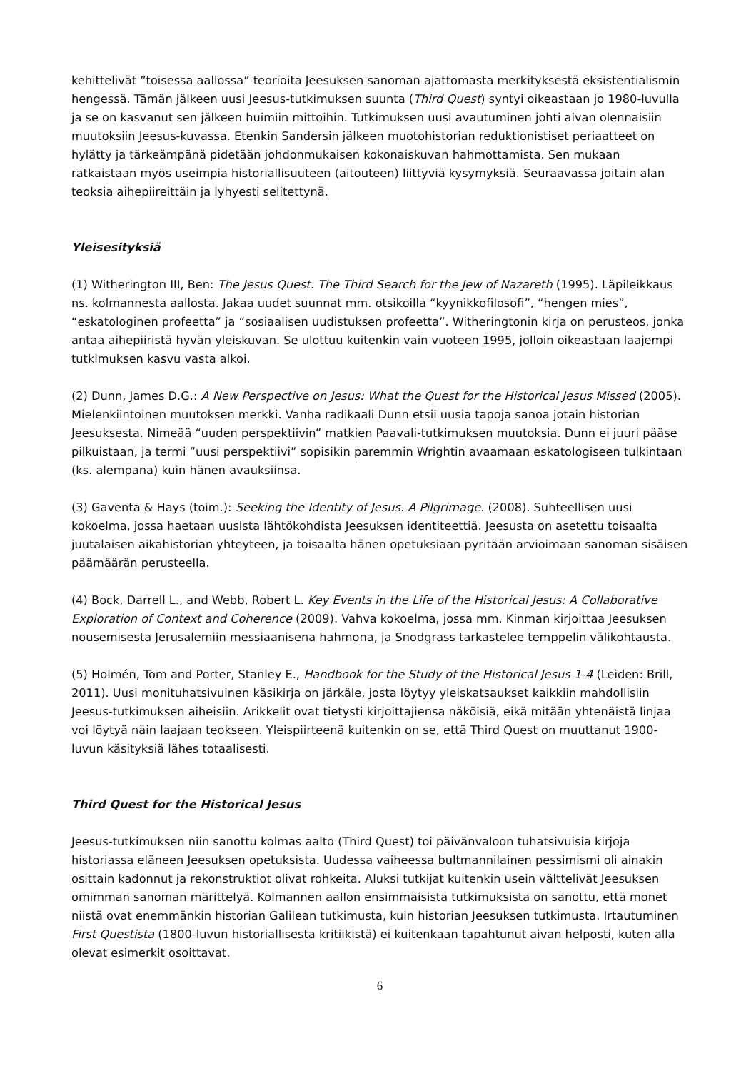kehittelivät ”toisessa aallossa” teorioita Jeesuksen sanoman ajattomasta merkityksestä eksistentialismin hengessä. Tämän jälkeen uusi Jeesus-tutkimuksen suunta (Third Quest) syntyi oikeastaan jo 1980-luvulla ja se on kasvanut sen jälkeen huimiin mittoihin. Tutkimuksen uusi avautuminen johti aivan olennaisiin muutoksiin Jeesus-kuvassa. Etenkin Sandersin jälkeen muotohistorian reduktionistiset periaatteet on hylätty ja tärkeämpänä pidetään johdonmukaisen kokonaiskuvan hahmottamista. Sen mukaan ratkaistaan myös useimpia historiallisuuteen (aitouteen) liittyviä kysymyksiä. Seuraavassa joitain alan teoksia aihepiireittäin ja lyhyesti selitettynä.
Yleisesityksiä
(1) Witherington III, Ben: The Jesus Quest. The Third Search for the Jew of Nazareth (1995). Läpileikkaus ns. kolmannesta aallosta. Jakaa uudet suunnat mm. otsikoilla “kyynikkofilosofi”, “hengen mies”, “eskatologinen profeetta” ja “sosiaalisen uudistuksen profeetta”. Witheringtonin kirja on perusteos, jonka antaa aihepiiristä hyvän yleiskuvan. Se ulottuu kuitenkin vain vuoteen 1995, jolloin oikeastaan laajempi tutkimuksen kasvu vasta alkoi.
(2) Dunn, James D.G.: A New Perspective on Jesus: What the Quest for the Historical Jesus Missed (2005). Mielenkiintoinen muutoksen merkki. Vanha radikaali Dunn etsii uusia tapoja sanoa jotain historian Jeesuksesta. Nimeää “uuden perspektiivin” matkien Paavali-tutkimuksen muutoksia. Dunn ei juuri pääse pilkuistaan, ja termi ”uusi perspektiivi” sopisikin paremmin Wrightin avaamaan eskatologiseen tulkintaan (ks. alempana) kuin hänen avauksiinsa.
(3) Gaventa & Hays (toim.): Seeking the Identity of Jesus. A Pilgrimage. (2008). Suhteellisen uusi kokoelma, jossa haetaan uusista lähtökohdista Jeesuksen identiteettiä. Jeesusta on asetettu toisaalta juutalaisen aikahistorian yhteyteen, ja toisaalta hänen opetuksiaan pyritään arvioimaan sanoman sisäisen päämäärän perusteella.
(4) Bock, Darrell L., and Webb, Robert L. Key Events in the Life of the Historical Jesus: A Collaborative Exploration of Context and Coherence (2009). Vahva kokoelma, jossa mm. Kinman kirjoittaa Jeesuksen nousemisesta Jerusalemiin messiaanisena hahmona, ja Snodgrass tarkastelee temppelin välikohtausta.
(5) Holmén, Tom and Porter, Stanley E., Handbook for the Study of the Historical Jesus 1-4 (Leiden: Brill, 2011). Uusi monituhatsivuinen käsikirja on järkäle, josta löytyy yleiskatsaukset kaikkiin mahdollisiin Jeesus-tutkimuksen aiheisiin. Arikkelit ovat tietysti kirjoittajiensa näköisiä, eikä mitään yhtenäistä linjaa voi löytyä näin laajaan teokseen. Yleispiirteenä kuitenkin on se, että Third Quest on muuttanut 1900-luvun käsityksiä lähes totaalisesti.
Third Quest for the Historical Jesus
Jeesus-tutkimuksen niin sanottu kolmas aalto (Third Quest) toi päivänvaloon tuhatsivuisia kirjoja historiassa eläneen Jeesuksen opetuksista. Uudessa vaiheessa bultmannilainen pessimismi oli ainakin osittain kadonnut ja rekonstruktiot olivat rohkeita. Aluksi tutkijat kuitenkin usein välttelivät Jeesuksen omimman sanoman märittelyä. Kolmannen aallon ensimmäisistä tutkimuksista on sanottu, että monet niistä ovat enemmänkin historian Galilean tutkimusta, kuin historian Jeesuksen tutkimusta. Irtautuminen First Questista (1800-luvun historiallisesta kritiikistä) ei kuitenkaan tapahtunut aivan helposti, kuten alla olevat esimerkit osoittavat.
6